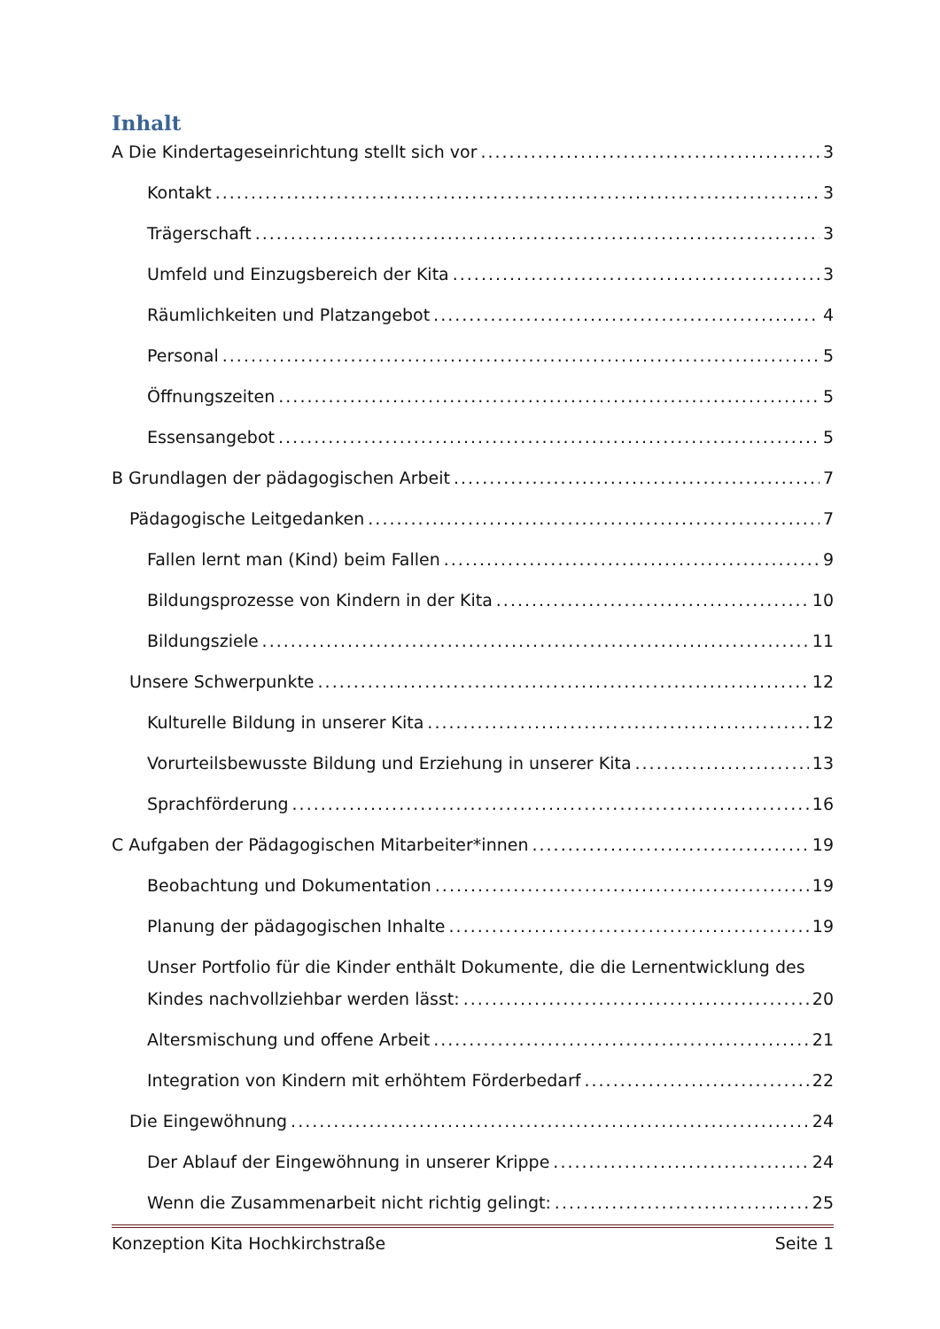Inhalt
A Die Kindertageseinrichtung stellt sich vor 3
Kontakt 3
Trägerschaft 3
Umfeld und Einzugsbereich der Kita 3
Räumlichkeiten und Platzangebot 4
Personal 5
Öffnungszeiten 5
Essensangebot 5
B Grundlagen der pädagogischen Arbeit 7
Pädagogische Leitgedanken 7
Fallen lernt man (Kind) beim Fallen 9
Bildungsprozesse von Kindern in der Kita 10
Bildungsziele 11
Unsere Schwerpunkte 12
Kulturelle Bildung in unserer Kita 12
Vorurteilsbewusste Bildung und Erziehung in unserer Kita 13
Sprachförderung 16
C Aufgaben der Pädagogischen Mitarbeiter*innen 19
Beobachtung und Dokumentation 19
Planung der pädagogischen Inhalte 19
Unser Portfolio für die Kinder enthält Dokumente, die die Lernentwicklung des
Kindes nachvollziehbar werden lässt: 20
Altersmischung und offene Arbeit 21
Integration von Kindern mit erhöhtem Förderbedarf 22
Die Eingewöhnung 24
Der Ablauf der Eingewöhnung in unserer Krippe 24
Wenn die Zusammenarbeit nicht richtig gelingt: 25
Konzeption Kita Hochkirchstraße Seite 1